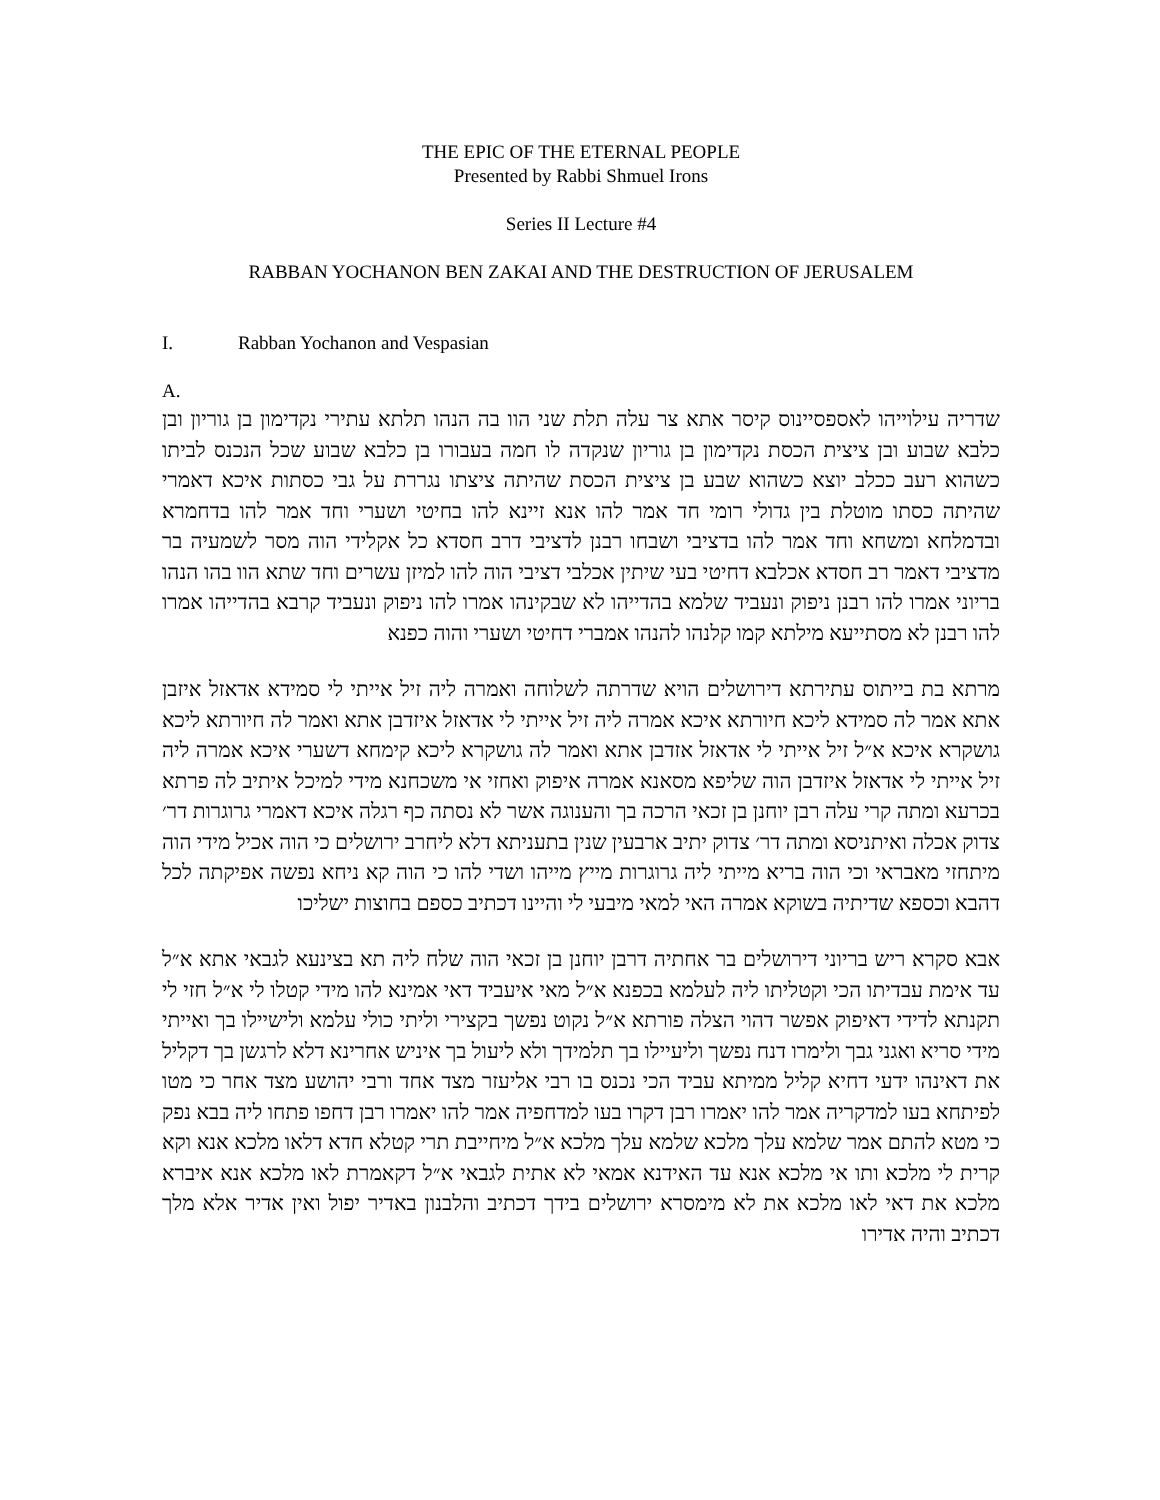THE EPIC OF THE ETERNAL PEOPLE
Presented by Rabbi Shmuel Irons
Series II Lecture #4
RABBAN YOCHANON BEN ZAKAI AND THE DESTRUCTION OF JERUSALEM
I. Rabban Yochanon and Vespasian
A.
שדריה עילוייהו לאספסיינוס קיסר אתא צר עלה תלת שני הוו בה הנהו תלתא עתירי נקדימון בן גוריון ובן כלבא שבוע ובן ציצית הכסת נקדימון בן גוריון שנקדה לו חמה בעבורו בן כלבא שבוע שכל הנכנס לביתו כשהוא רעב ככלב יוצא כשהוא שבע בן ציצית הכסת שהיתה ציצתו נגררת על גבי כסתות איכא דאמרי שהיתה כסתו מוטלת בין גדולי רומי חד אמר להו אנא זיינא להו בחיטי ושערי וחד אמר להו בדחמרא ובדמלחא ומשחא וחד אמר להו בדציבי ושבחו רבנן לדציבי דרב חסדא כל אקלידי הוה מסר לשמעיה בר מדציבי דאמר רב חסדא אכלבא דחיטי בעי שיתין אכלבי דציבי הוה להו למיזן עשרים וחד שתא הוו בהו הנהו בריוני אמרו להו רבנן ניפוק ונעביד שלמא בהדייהו לא שבקינהו אמרו להו ניפוק ונעביד קרבא בהדייהו אמרו להו רבנן לא מסתייעא מילתא קמו קלנהו להנהו אמברי דחיטי ושערי והוה כפנא
מרתא בת בייתוס עתירתא דירושלים הויא שדרתה לשלוחה ואמרה ליה זיל אייתי לי סמידא אדאזל איזבן אתא אמר לה סמידא ליכא חיורתא איכא אמרה ליה זיל אייתי לי אדאזל איזדבן אתא ואמר לה חיורתא ליכא גושקרא איכא א״ל זיל אייתי לי אדאזל אזדבן אתא ואמר לה גושקרא ליכא קימחא דשערי איכא אמרה ליה זיל אייתי לי אדאזל איזדבן הוה שליפא מסאנא אמרה איפוק ואחזי אי משכחנא מידי למיכל איתיב לה פרתא בכרעא ומתה קרי עלה רבן יוחנן בן זכאי הרכה בך והענוגה אשר לא נסתה כף רגלה איכא דאמרי גרוגרות דר׳ צדוק אכלה ואיתניסא ומתה דר׳ צדוק יתיב ארבעין שנין בתעניתא דלא ליחרב ירושלים כי הוה אכיל מידי הוה מיתחזי מאבראי וכי הוה בריא מייתי ליה גרוגרות מייץ מייהו ושדי להו כי הוה קא ניחא נפשה אפיקתה לכל דהבא וכספא שדיתיה בשוקא אמרה האי למאי מיבעי לי והיינו דכתיב כספם בחוצות ישליכו
אבא סקרא ריש בריוני דירושלים בר אחתיה דרבן יוחנן בן זכאי הוה שלח ליה תא בצינעא לגבאי אתא א״ל עד אימת עבדיתו הכי וקטליתו ליה לעלמא בכפנא א״ל מאי איעביד דאי אמינא להו מידי קטלו לי א״ל חזי לי תקנתא לדידי דאיפוק אפשר דהוי הצלה פורתא א״ל נקוט נפשך בקצירי וליתי כולי עלמא ולישיילו בך ואייתי מידי סריא ואגני גבך ולימרו דנח נפשך וליעיילו בך תלמידך ולא ליעול בך איניש אחרינא דלא לרגשן בך דקליל את דאינהו ידעי דחיא קליל ממיתא עביד הכי נכנס בו רבי אליעזר מצד אחד ורבי יהושע מצד אחר כי מטו לפיתחא בעו למדקריה אמר להו יאמרו רבן דקרו בעו למדחפיה אמר להו יאמרו רבן דחפו פתחו ליה בבא נפק כי מטא להתם אמר שלמא עלך מלכא שלמא עלך מלכא א״ל מיחייבת תרי קטלא חדא דלאו מלכא אנא וקא קרית לי מלכא ותו אי מלכא אנא עד האידנא אמאי לא אתית לגבאי א״ל דקאמרת לאו מלכא אנא איברא מלכא את דאי לאו מלכא את לא מימסרא ירושלים בידך דכתיב והלבנון באדיר יפול ואין אדיר אלא מלך דכתיב והיה אדירו